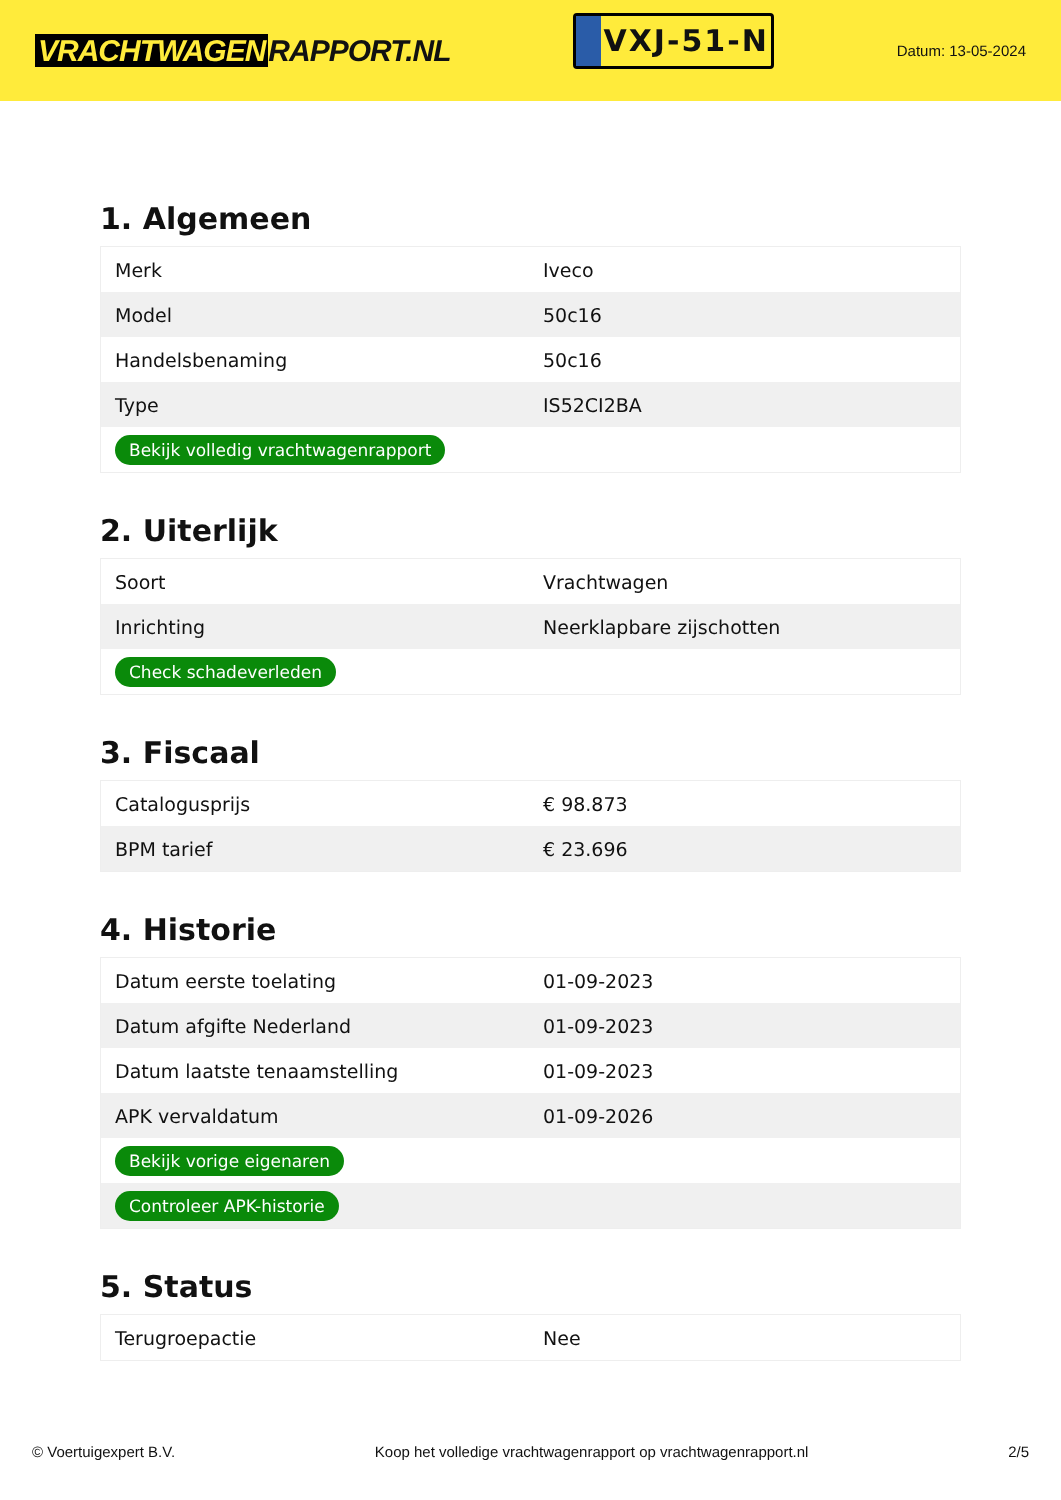VRACHTWAGEN RAPPORT.NL
VXJ-51-N
Datum: 13-05-2024
1. Algemeen
| Merk | Iveco |
| Model | 50c16 |
| Handelsbenaming | 50c16 |
| Type | IS52CI2BA |
| Bekijk volledig vrachtwagenrapport | |
2. Uiterlijk
| Soort | Vrachtwagen |
| Inrichting | Neerklapbare zijschotten |
| Check schadeverleden | |
3. Fiscaal
| Catalogusprijs | € 98.873 |
| BPM tarief | € 23.696 |
4. Historie
| Datum eerste toelating | 01-09-2023 |
| Datum afgifte Nederland | 01-09-2023 |
| Datum laatste tenaamstelling | 01-09-2023 |
| APK vervaldatum | 01-09-2026 |
| Bekijk vorige eigenaren | |
| Controleer APK-historie | |
5. Status
| Terugroepactie | Nee |
© Voertuigexpert B.V. Koop het volledige vrachtwagenrapport op vrachtwagenrapport.nl 2/5